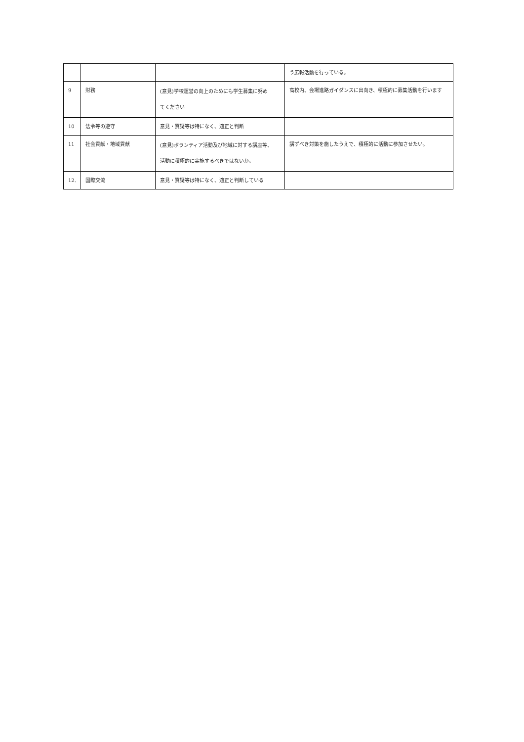| | | | う広報活動を行っている。 |
| 9 | 財務 | (意見)学校運営の向上のためにも学生募集に努め てください | 高校内、会場進路ガイダンスに出向き、積極的に募集活動を行います |
| 10 | 法令等の遵守 | 意見・質疑等は特になく、適正と判断 | |
| 11 | 社会貢献・地域貢献 | (意見)ボランティア活動及び地域に対する講座等、 活動に積極的に実施するべきではないか。 | 講ずべき対策を施したうえで、積極的に活動に参加させたい。 |
| 12. | 国際交流 | 意見・質疑等は特になく、適正と判断している | |